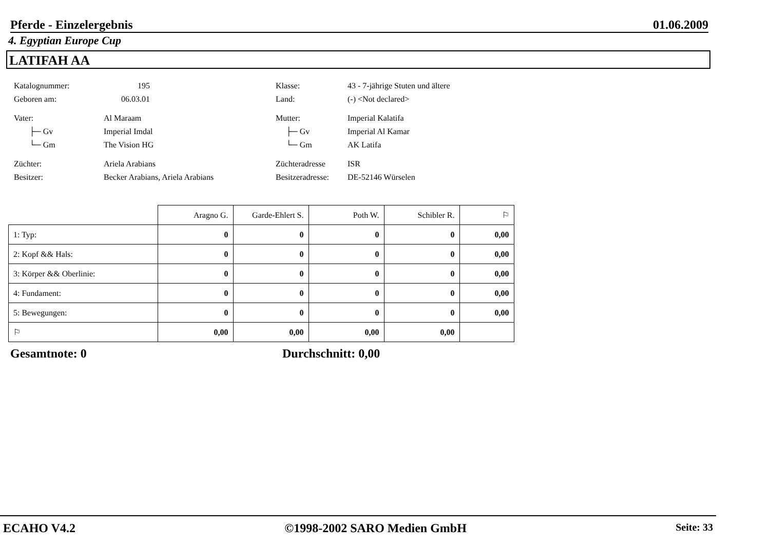Pferde - Einzelergebnis 01.06.2009
4. Egyptian Europe Cup
LATIFAH AA
| Katalognummer: | 195 | | Klasse: | 43 - 7-jährige Stuten und ältere |
| Geboren am: | 06.03.01 | | Land: | (-) <Not declared> |
| Vater: | Al Maraam | | Mutter: | Imperial Kalatifa |
| ├─ Gv | Imperial Imdal | | ├─ Gv | Imperial Al Kamar |
| └─ Gm | The Vision HG | | └─ Gm | AK Latifa |
| Züchter: | Ariela Arabians | | Züchteradresse | ISR |
| Besitzer: | Becker Arabians, Ariela Arabians | | Besitzeradresse: | DE-52146 Würselen |
| | Aragno G. | Garde-Ehlert S. | Poth W. | Schibler R. | ⚐ |
| --- | --- | --- | --- | --- | --- |
| 1: Typ: | 0 | 0 | 0 | 0 | 0,00 |
| 2: Kopf && Hals: | 0 | 0 | 0 | 0 | 0,00 |
| 3: Körper && Oberlinie: | 0 | 0 | 0 | 0 | 0,00 |
| 4: Fundament: | 0 | 0 | 0 | 0 | 0,00 |
| 5: Bewegungen: | 0 | 0 | 0 | 0 | 0,00 |
| ⚐ | 0,00 | 0,00 | 0,00 | 0,00 | |
Gesamtnote: 0 Durchschnitt: 0,00
ECAHO V4.2 ©1998-2002 SARO Medien GmbH Seite: 33